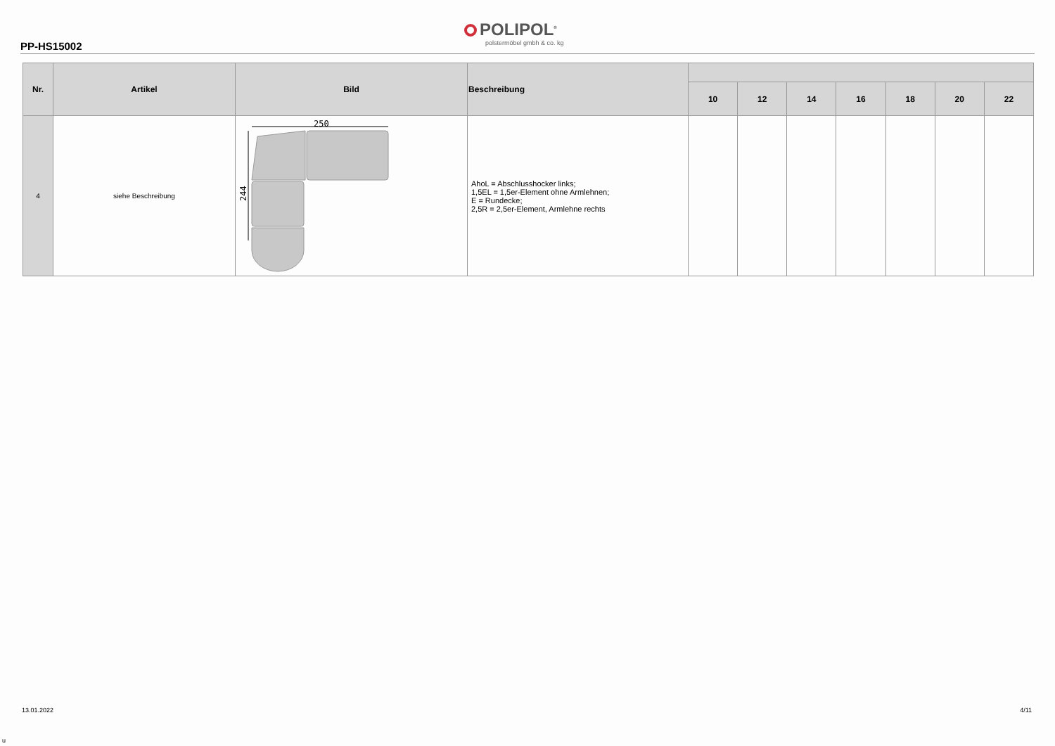PP-HS15002
POLIPOL<sup>®</sup>
polstermöbel gmbh & co. kg
| Nr. | Artikel | Bild | Beschreibung | | | | | | | |
| --- | --- | --- | --- | --- | --- | --- | --- | --- | --- | --- |
| | | | | 10 | 12 | 14 | 16 | 18 | 20 | 22 |
| 4 | siehe Beschreibung | 250 244 | AhoL = Abschlusshocker links; 1,5EL = 1,5er-Element ohne Armlehnen; E = Rundecke; 2,5R = 2,5er-Element, Armlehne rechts | | | | | | | |
13.01.2022 4/11
u